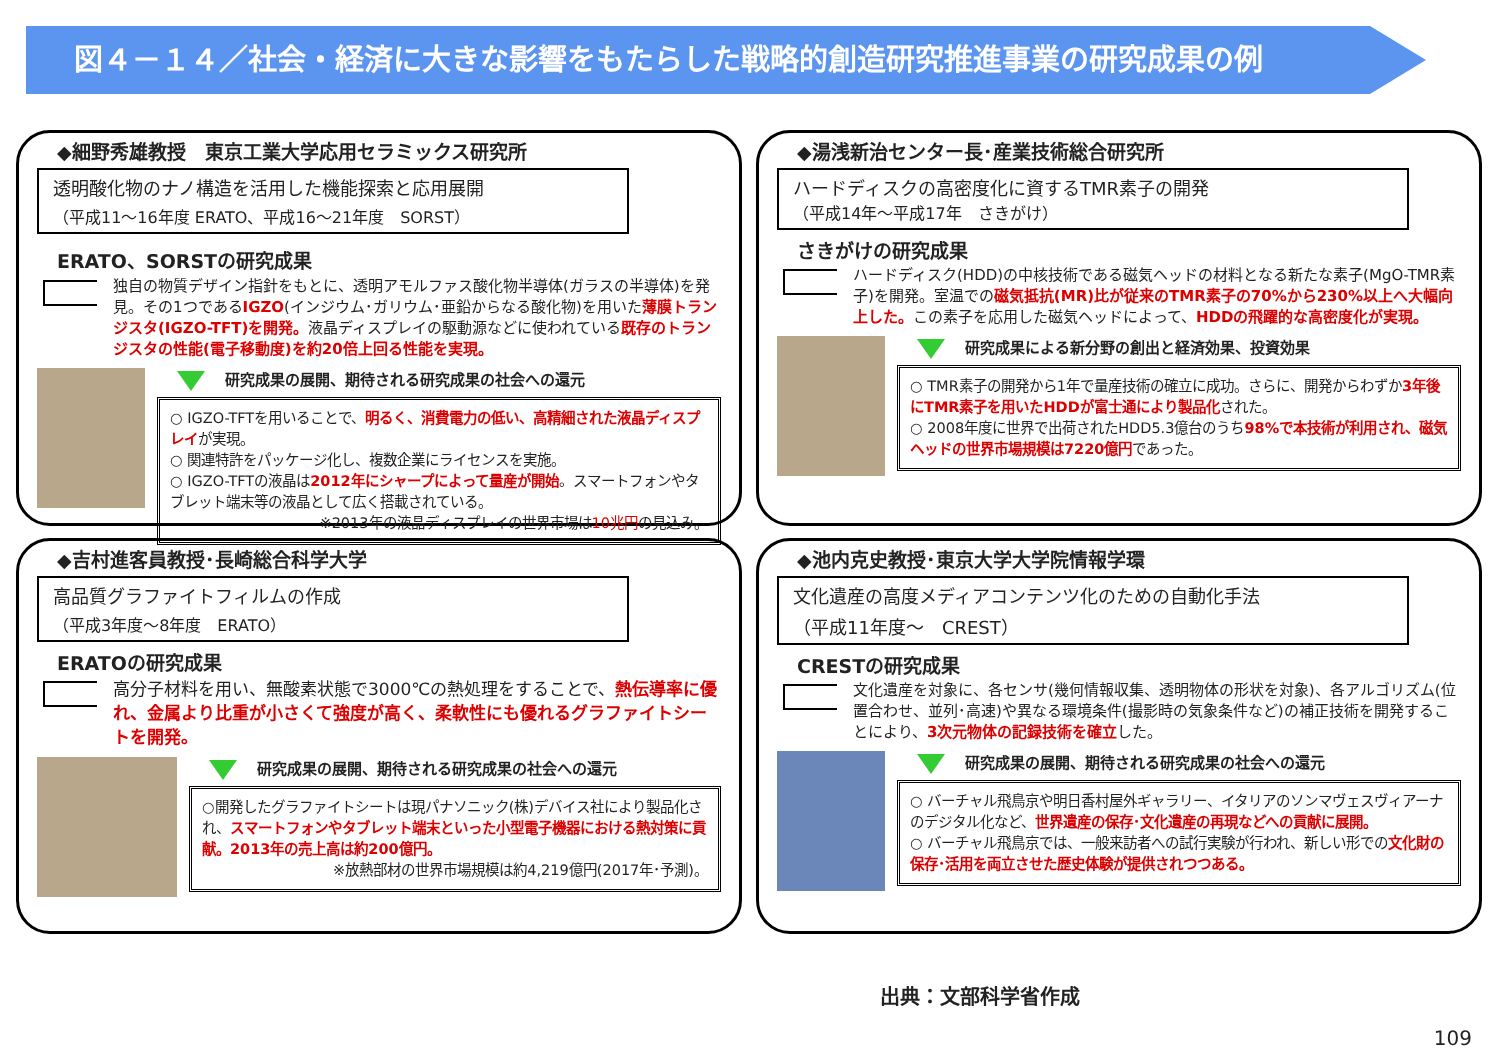図４－１４／社会・経済に大きな影響をもたらした戦略的創造研究推進事業の研究成果の例
◆細野秀雄教授　東京工業大学応用セラミックス研究所
透明酸化物のナノ構造を活用した機能探索と応用展開
（平成11～16年度 ERATO、平成16～21年度　SORST）
ERATO、SORSTの研究成果
独自の物質デザイン指針をもとに、透明アモルファス酸化物半導体(ガラスの半導体)を発見。その1つであるIGZO(インジウム･ガリウム･亜鉛からなる酸化物)を用いた薄膜トランジスタ(IGZO-TFT)を開発。液晶ディスプレイの駆動源などに使われている既存のトランジスタの性能(電子移動度)を約20倍上回る性能を実現。
研究成果の展開、期待される研究成果の社会への還元
○ IGZO-TFTを用いることで、明るく、消費電力の低い、高精細された液晶ディスプレイが実現。
○ 関連特許をパッケージ化し、複数企業にライセンスを実施。
○ IGZO-TFTの液晶は2012年にシャープによって量産が開始。スマートフォンやタブレット端末等の液晶として広く搭載されている。
※2013年の液晶ディスプレイの世界市場は10兆円の見込み。
◆湯浅新治センター長･産業技術総合研究所
ハードディスクの高密度化に資するTMR素子の開発
（平成14年～平成17年　さきがけ）
さきがけの研究成果
ハードディスク(HDD)の中核技術である磁気ヘッドの材料となる新たな素子(MgO-TMR素子)を開発。室温での磁気抵抗(MR)比が従来のTMR素子の70%から230%以上へ大幅向上した。この素子を応用した磁気ヘッドによって、HDDの飛躍的な高密度化が実現。
研究成果による新分野の創出と経済効果、投資効果
○ TMR素子の開発から1年で量産技術の確立に成功。さらに、開発からわずか3年後にTMR素子を用いたHDDが富士通により製品化された。
○ 2008年度に世界で出荷されたHDD5.3億台のうち98%で本技術が利用され、磁気ヘッドの世界市場規模は7220億円であった。
◆吉村進客員教授･長崎総合科学大学
高品質グラファイトフィルムの作成
（平成3年度～8年度　ERATO）
ERATOの研究成果
高分子材料を用い、無酸素状態で3000℃の熱処理をすることで、熱伝導率に優れ、金属より比重が小さくて強度が高く、柔軟性にも優れるグラファイトシートを開発。
研究成果の展開、期待される研究成果の社会への還元
○開発したグラファイトシートは現パナソニック(株)デバイス社により製品化され、スマートフォンやタブレット端末といった小型電子機器における熱対策に貢献。2013年の売上高は約200億円。
※放熱部材の世界市場規模は約4,219億円(2017年･予測)。
◆池内克史教授･東京大学大学院情報学環
文化遺産の高度メディアコンテンツ化のための自動化手法
（平成11年度～　CREST）
CRESTの研究成果
文化遺産を対象に、各センサ(幾何情報収集、透明物体の形状を対象)、各アルゴリズム(位置合わせ、並列･高速)や異なる環境条件(撮影時の気象条件など)の補正技術を開発することにより、3次元物体の記録技術を確立した。
研究成果の展開、期待される研究成果の社会への還元
○ バーチャル飛鳥京や明日香村屋外ギャラリー、イタリアのソンマヴェスヴィアーナのデジタル化など、世界遺産の保存･文化遺産の再現などへの貢献に展開。
○ バーチャル飛鳥京では、一般来訪者への試行実験が行われ、新しい形での文化財の保存･活用を両立させた歴史体験が提供されつつある。
出典：文部科学省作成
109